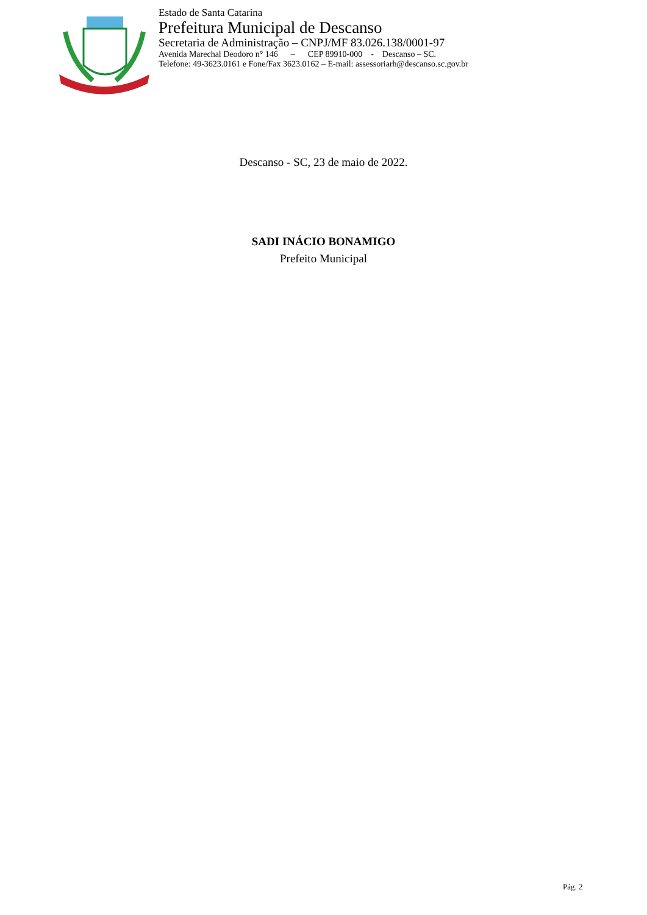Estado de Santa Catarina
Prefeitura Municipal de Descanso
Secretaria de Administração – CNPJ/MF 83.026.138/0001-97
Avenida Marechal Deodoro n° 146 – CEP 89910-000 - Descanso – SC.
Telefone: 49-3623.0161 e Fone/Fax 3623.0162 – E-mail: assessoriarh@descanso.sc.gov.br
Descanso - SC, 23 de maio de 2022.
SADI INÁCIO BONAMIGO
Prefeito Municipal
Pág. 2